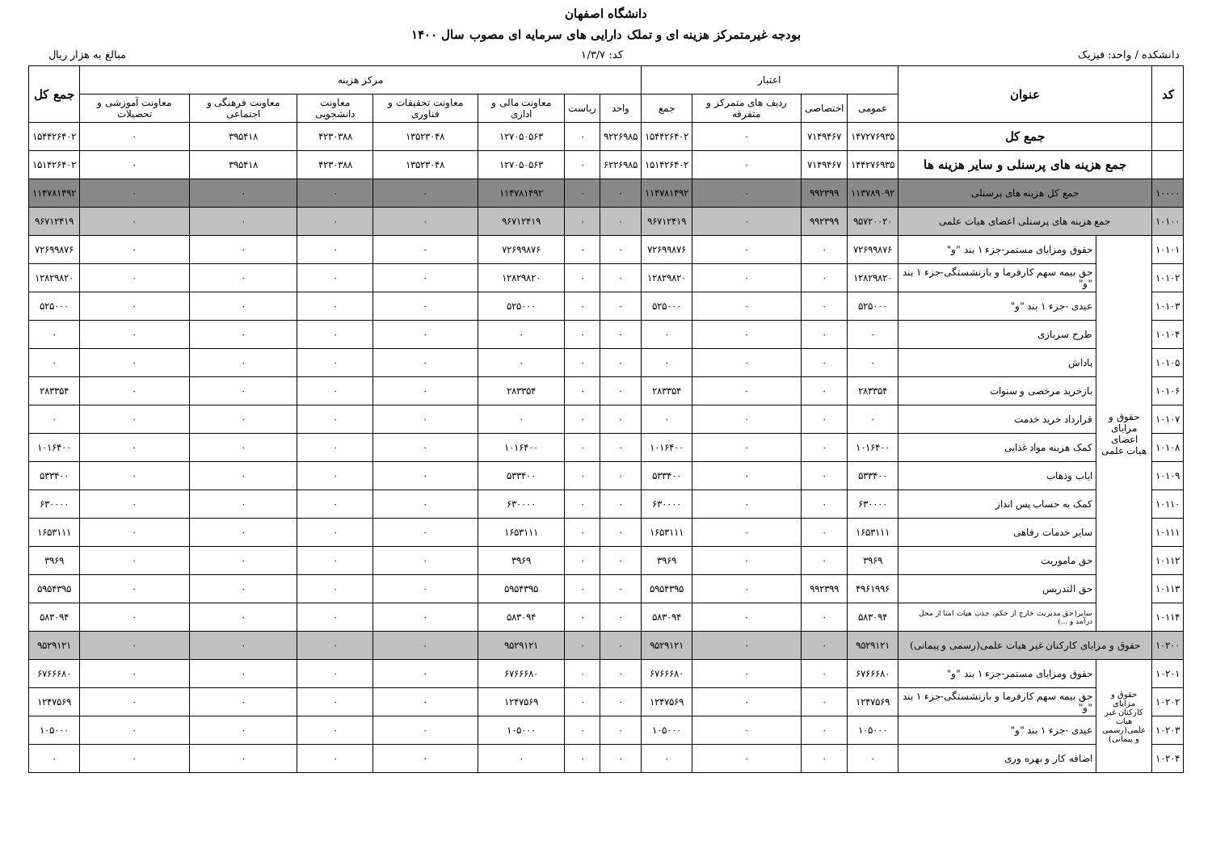دانشگاه اصفهان
بودجه غیرمتمرکز هزینه ای و تملک دارایی های سرمایه ای مصوب سال ۱۴۰۰
دانشکده / واحد: فیزیک کد: ۱/۳/۷ مبالغ به هزار ریال
| کد | عنوان | | اعتبار | | | | مرکز هزینه | | | | | | | جمع کل |
| --- | --- | --- | --- | --- | --- | --- | --- | --- | --- | --- | --- | --- | --- | --- |
| | | | عمومی | اختصاصی | ردیف های متمرکز و متفرقه | جمع | واحد | ریاست | معاونت مالی و اداری | معاونت تحقیقات و فناوری | معاونت دانشجویی | معاونت فرهنگی و اجتماعی | معاونت آموزشی و تحصیلات | |
| | جمع کل | | ۱۴۷۲۷۶۹۳۵ | ۷۱۴۹۴۶۷ | ۰ | ۱۵۴۴۲۶۴۰۲ | ۹۲۲۶۹۸۵ | ۰ | ۱۲۷۰۵۰۵۶۳ | ۱۳۵۲۳۰۴۸ | ۴۲۳۰۳۸۸ | ۳۹۵۴۱۸ | ۰ | ۱۵۴۴۲۶۴۰۲ |
| | جمع هزینه های پرسنلی و سایر هزینه ها | | ۱۴۴۲۷۶۹۳۵ | ۷۱۴۹۴۶۷ | ۰ | ۱۵۱۴۲۶۴۰۲ | ۶۲۲۶۹۸۵ | ۰ | ۱۲۷۰۵۰۵۶۳ | ۱۳۵۲۳۰۴۸ | ۴۲۳۰۳۸۸ | ۳۹۵۴۱۸ | ۰ | ۱۵۱۴۲۶۴۰۲ |
| ۱۰۰۰۰ | جمع کل هزینه های پرسنلی | | ۱۱۳۷۸۹۰۹۲ | ۹۹۲۳۹۹ | ۰ | ۱۱۴۷۸۱۴۹۲ | ۰ | ۰ | ۱۱۴۷۸۱۴۹۲ | ۰ | ۰ | ۰ | ۰ | ۱۱۴۷۸۱۴۹۲ |
| ۱۰۱۰۰ | جمع هزینه های پرسنلی اعضای هیات علمی | | ۹۵۷۲۰۰۲۰ | ۹۹۲۳۹۹ | ۰ | ۹۶۷۱۲۴۱۹ | ۰ | ۰ | ۹۶۷۱۲۴۱۹ | ۰ | ۰ | ۰ | ۰ | ۹۶۷۱۲۴۱۹ |
| ۱۰۱۰۱ | حقوق و مزایای اعضای هیات علمی | حقوق ومزایای مستمر-جزء ۱ بند "و" | ۷۲۶۹۹۸۷۶ | ۰ | ۰ | ۷۲۶۹۹۸۷۶ | ۰ | ۰ | ۷۲۶۹۹۸۷۶ | ۰ | ۰ | ۰ | ۰ | ۷۲۶۹۹۸۷۶ |
| ۱۰۱۰۲ | | حق بیمه سهم کارفرما و بازنشستگی-جزء ۱ بند "و" | ۱۲۸۲۹۸۲۰ | ۰ | ۰ | ۱۲۸۲۹۸۲۰ | ۰ | ۰ | ۱۲۸۲۹۸۲۰ | ۰ | ۰ | ۰ | ۰ | ۱۲۸۲۹۸۲۰ |
| ۱۰۱۰۳ | | عیدی -جزء ۱ بند "و" | ۵۲۵۰۰۰ | ۰ | ۰ | ۵۲۵۰۰۰ | ۰ | ۰ | ۵۲۵۰۰۰ | ۰ | ۰ | ۰ | ۰ | ۵۲۵۰۰۰ |
| ۱۰۱۰۴ | | طرح سربازی | ۰ | ۰ | ۰ | ۰ | ۰ | ۰ | ۰ | ۰ | ۰ | ۰ | ۰ | ۰ |
| ۱۰۱۰۵ | | پاداش | ۰ | ۰ | ۰ | ۰ | ۰ | ۰ | ۰ | ۰ | ۰ | ۰ | ۰ | ۰ |
| ۱۰۱۰۶ | | بازخرید مرخصی و سنوات | ۲۸۳۳۵۴ | ۰ | ۰ | ۲۸۳۳۵۴ | ۰ | ۰ | ۲۸۳۳۵۴ | ۰ | ۰ | ۰ | ۰ | ۲۸۳۳۵۴ |
| ۱۰۱۰۷ | | قرارداد خرید خدمت | ۰ | ۰ | ۰ | ۰ | ۰ | ۰ | ۰ | ۰ | ۰ | ۰ | ۰ | ۰ |
| ۱۰۱۰۸ | | کمک هزینه مواد غذایی | ۱۰۱۶۴۰۰ | ۰ | ۰ | ۱۰۱۶۴۰۰ | ۰ | ۰ | ۱۰۱۶۴۰۰ | ۰ | ۰ | ۰ | ۰ | ۱۰۱۶۴۰۰ |
| ۱۰۱۰۹ | | ایاب وذهاب | ۵۳۳۴۰۰ | ۰ | ۰ | ۵۳۳۴۰۰ | ۰ | ۰ | ۵۳۳۴۰۰ | ۰ | ۰ | ۰ | ۰ | ۵۳۳۴۰۰ |
| ۱۰۱۱۰ | | کمک به حساب پس انداز | ۶۳۰۰۰۰ | ۰ | ۰ | ۶۳۰۰۰۰ | ۰ | ۰ | ۶۳۰۰۰۰ | ۰ | ۰ | ۰ | ۰ | ۶۳۰۰۰۰ |
| ۱۰۱۱۱ | | سایر خدمات رفاهی | ۱۶۵۳۱۱۱ | ۰ | ۰ | ۱۶۵۳۱۱۱ | ۰ | ۰ | ۱۶۵۳۱۱۱ | ۰ | ۰ | ۰ | ۰ | ۱۶۵۳۱۱۱ |
| ۱۰۱۱۲ | | حق ماموریت | ۳۹۶۹ | ۰ | ۰ | ۳۹۶۹ | ۰ | ۰ | ۳۹۶۹ | ۰ | ۰ | ۰ | ۰ | ۳۹۶۹ |
| ۱۰۱۱۳ | | حق التدریس | ۴۹۶۱۹۹۶ | ۹۹۲۳۹۹ | ۰ | ۵۹۵۴۳۹۵ | ۰ | ۰ | ۵۹۵۴۳۹۵ | ۰ | ۰ | ۰ | ۰ | ۵۹۵۴۳۹۵ |
| ۱۰۱۱۴ | | سایر(حق مدیریت خارج از حکم، جذب هیات امنا از محل درآمد و ...) | ۵۸۳۰۹۴ | ۰ | ۰ | ۵۸۳۰۹۴ | ۰ | ۰ | ۵۸۳۰۹۴ | ۰ | ۰ | ۰ | ۰ | ۵۸۳۰۹۴ |
| ۱۰۲۰۰ | حقوق و مزایای کارکنان غیر هیات علمی(رسمی و پیمانی) | | ۹۵۲۹۱۲۱ | ۰ | ۰ | ۹۵۲۹۱۲۱ | ۰ | ۰ | ۹۵۲۹۱۲۱ | ۰ | ۰ | ۰ | ۰ | ۹۵۲۹۱۲۱ |
| ۱۰۲۰۱ | حقوق و مزایای کارکنان غیر هیات علمی(رسمی و پیمانی) | حقوق ومزایای مستمر-جزء ۱ بند "و" | ۶۷۶۶۶۸۰ | ۰ | ۰ | ۶۷۶۶۶۸۰ | ۰ | ۰ | ۶۷۶۶۶۸۰ | ۰ | ۰ | ۰ | ۰ | ۶۷۶۶۶۸۰ |
| ۱۰۲۰۲ | | حق بیمه سهم کارفرما و بازنشستگی-جزء ۱ بند "و" | ۱۲۴۷۵۶۹ | ۰ | ۰ | ۱۲۴۷۵۶۹ | ۰ | ۰ | ۱۲۴۷۵۶۹ | ۰ | ۰ | ۰ | ۰ | ۱۲۴۷۵۶۹ |
| ۱۰۲۰۳ | | عیدی -جزء ۱ بند "و" | ۱۰۵۰۰۰ | ۰ | ۰ | ۱۰۵۰۰۰ | ۰ | ۰ | ۱۰۵۰۰۰ | ۰ | ۰ | ۰ | ۰ | ۱۰۵۰۰۰ |
| ۱۰۲۰۴ | | اضافه کار و بهره وری | ۰ | ۰ | ۰ | ۰ | ۰ | ۰ | ۰ | ۰ | ۰ | ۰ | ۰ | ۰ |